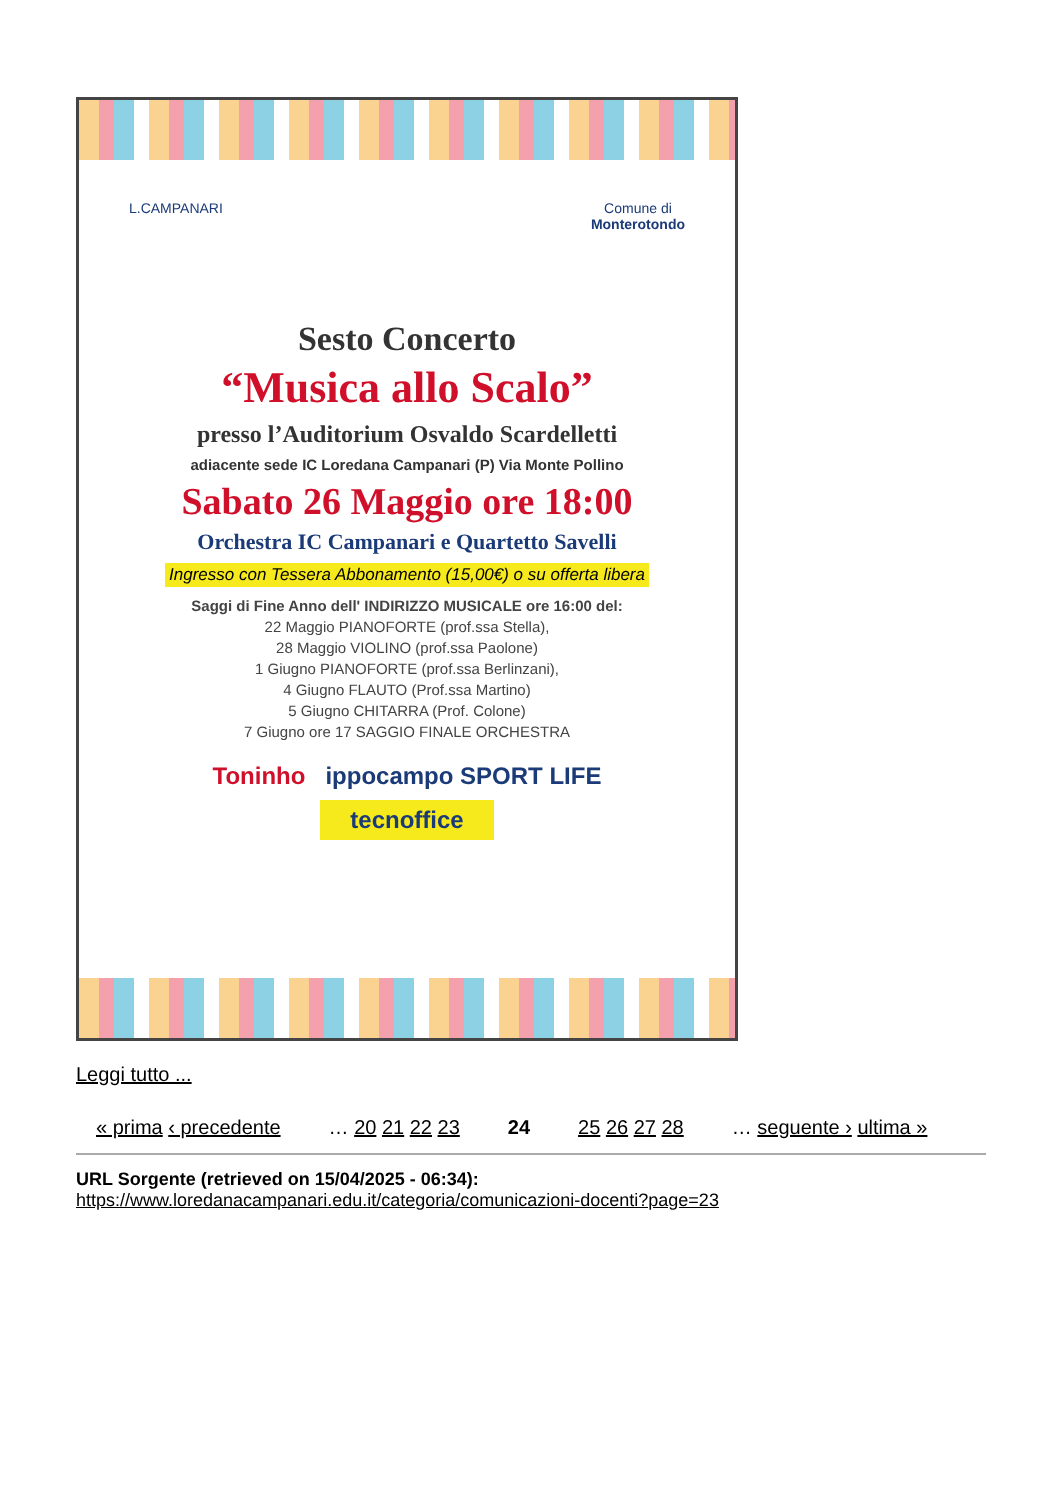L.CAMPANARI Comune di
Monterotondo
Sesto Concerto
“Musica allo Scalo”
presso l’Auditorium Osvaldo Scardelletti
adiacente sede IC Loredana Campanari (P) Via Monte Pollino
Sabato 26 Maggio ore 18:00
Orchestra IC Campanari e Quartetto Savelli
Ingresso con Tessera Abbonamento (15,00€) o su offerta libera
Saggi di Fine Anno dell' INDIRIZZO MUSICALE ore 16:00 del:
22 Maggio PIANOFORTE (prof.ssa Stella),
28 Maggio VIOLINO (prof.ssa Paolone)
1 Giugno PIANOFORTE (prof.ssa Berlinzani),
4 Giugno FLAUTO (Prof.ssa Martino)
5 Giugno CHITARRA (Prof. Colone)
7 Giugno ore 17 SAGGIO FINALE ORCHESTRA
Toninho ippocampo SPORT LIFE
tecnoffice
Leggi tutto ...
« prima ‹ precedente … 20 21 22 23 24 25 26 27 28 … seguente › ultima »
URL Sorgente (retrieved on 15/04/2025 - 06:34):
https://www.loredanacampanari.edu.it/categoria/comunicazioni-docenti?page=23